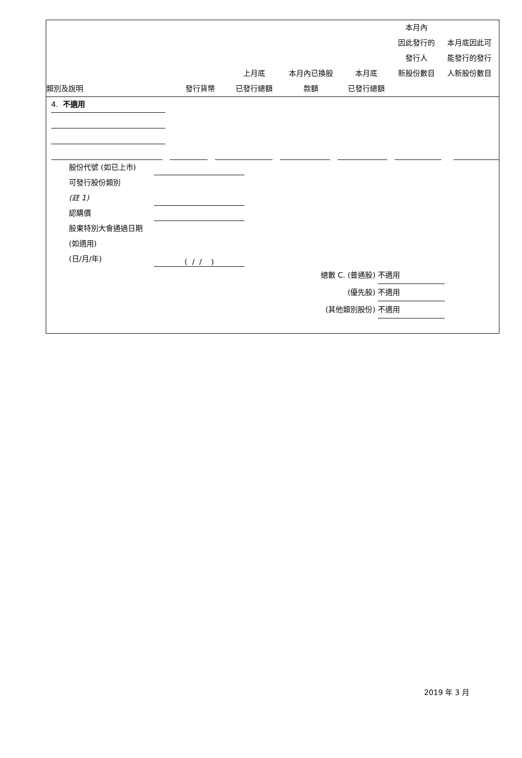| 類別及說明 | 發行貨幣 | 上月底 已發行總額 | 本月內已換股 款額 | 本月底 已發行總額 | 本月內 因此發行的 發行人 新股份數目 | 本月底因此可 能發行的發行 人新股份數目 |
| --- | --- | --- | --- | --- | --- | --- |
4. 不適用
股份代號 (如已上市)
可發行股份類別
(註 1)
認購價
股東特別大會通過日期 (如適用)
(日/月/年) ( / / )
總數 C. (普通股) 不適用
(優先股) 不適用
(其他類別股份) 不適用
2019 年 3 月